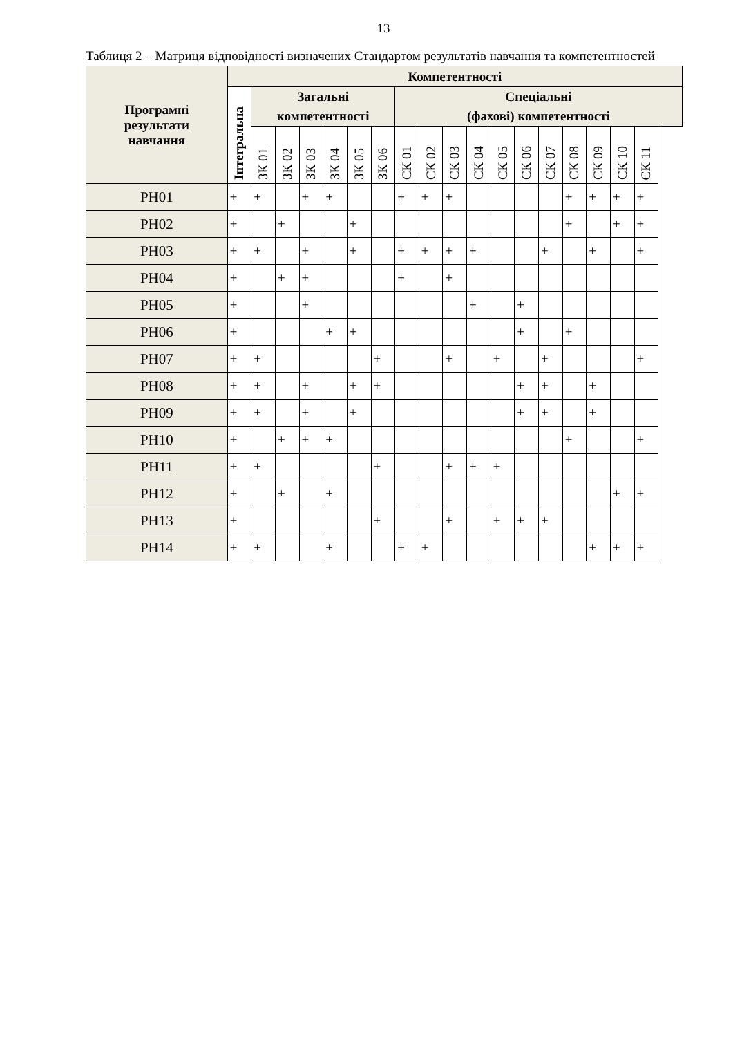13
Таблиця 2 – Матриця відповідності визначених Стандартом результатів навчання та компетентностей
| Програмні результати навчання | Компетентності | | | | | | | | | | | | | | | | | |
| --- | --- | --- | --- | --- | --- | --- | --- | --- | --- | --- | --- | --- | --- | --- | --- | --- | --- | --- |
| | Інтегральна | Загальні компетентності | | | | | | Спеціальні (фахові) компетентності | | | | | | | | | | |
| | | ЗК 01 | ЗК 02 | ЗК 03 | ЗК 04 | ЗК 05 | ЗК 06 | СК 01 | СК 02 | СК 03 | СК 04 | СК 05 | СК 06 | СК 07 | СК 08 | СК 09 | СК 10 | СК 11 |
| РН01 | + | + | | + | + | | | + | + | + | | | | | + | + | + | + |
| РН02 | + | | + | | | + | | | | | | | | | + | | + | + |
| РН03 | + | + | | + | | + | | + | + | + | + | | | + | | + | | + |
| РН04 | + | | + | + | | | | + | | + | | | | | | | | |
| РН05 | + | | | + | | | | | | | + | | + | | | | | |
| РН06 | + | | | | + | + | | | | | | | + | | + | | | |
| РН07 | + | + | | | | | + | | | + | | + | | + | | | | + |
| РН08 | + | + | | + | | + | + | | | | | | + | + | | + | | |
| РН09 | + | + | | + | | + | | | | | | | + | + | | + | | |
| РН10 | + | | + | + | + | | | | | | | | | | + | | | + |
| РН11 | + | + | | | | | + | | | + | + | + | | | | | | |
| РН12 | + | | + | | + | | | | | | | | | | | | + | + |
| РН13 | + | | | | | | + | | | + | | + | + | + | | | | |
| РН14 | + | + | | | + | | | + | + | | | | | | | + | + | + |